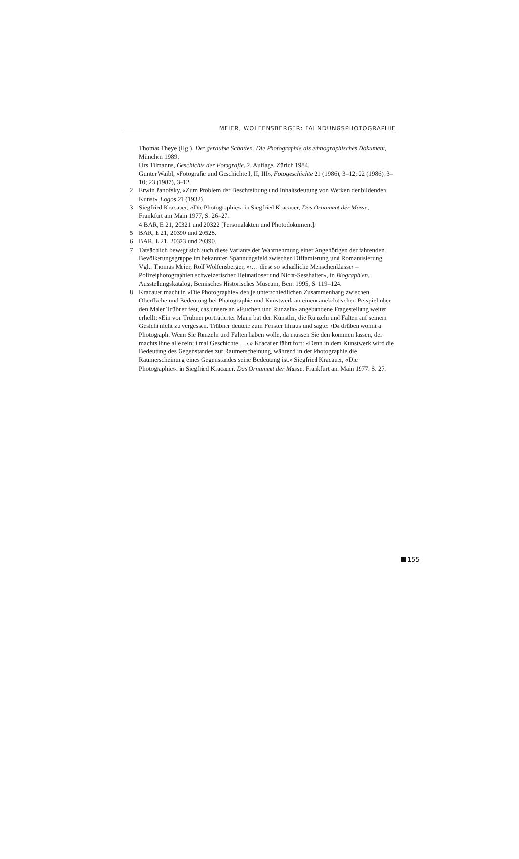MEIER, WOLFENSBERGER: FAHNDUNGSPHOTOGRAPHIE
Thomas Theye (Hg.), Der geraubte Schatten. Die Photographie als ethnographisches Dokument, München 1989.
Urs Tilmanns, Geschichte der Fotografie, 2. Auflage, Zürich 1984.
Gunter Waibl, «Fotografie und Geschichte I, II, III», Fotogeschichte 21 (1986), 3–12; 22 (1986), 3–10; 23 (1987), 3–12.
2 Erwin Panofsky, «Zum Problem der Beschreibung und Inhaltsdeutung von Werken der bildenden Kunst», Logos 21 (1932).
3 Siegfried Kracauer, «Die Photographie», in Siegfried Kracauer, Das Ornament der Masse, Frankfurt am Main 1977, S. 26–27.
4 BAR, E 21, 20321 und 20322 [Personalakten und Photodokument].
5 BAR, E 21, 20390 und 20528.
6 BAR, E 21, 20323 und 20390.
7 Tatsächlich bewegt sich auch diese Variante der Wahrnehmung einer Angehörigen der fahrenden Bevölkerungsgruppe im bekannten Spannungsfeld zwischen Diffamierung und Romantisierung. Vgl.: Thomas Meier, Rolf Wolfensberger, «‹… diese so schädliche Menschenklasse› – Polizeiphotographien schweizerischer Heimatloser und Nicht-Sesshafter», in Biographien, Ausstellungskatalog, Bernisches Historisches Museum, Bern 1995, S. 119–124.
8 Kracauer macht in «Die Photographie» den je unterschiedlichen Zusammenhang zwischen Oberfläche und Bedeutung bei Photographie und Kunstwerk an einem anekdotischen Beispiel über den Maler Trübner fest, das unsere an «Furchen und Runzeln» angebundene Fragestellung weiter erhellt: «Ein von Trübner porträtierter Mann bat den Künstler, die Runzeln und Falten auf seinem Gesicht nicht zu vergessen. Trübner deutete zum Fenster hinaus und sagte: ‹Da drüben wohnt a Photograph. Wenn Sie Runzeln und Falten haben wolle, da müssen Sie den kommen lassen, der machts Ihne alle rein; i mal Geschichte …›.» Kracauer fährt fort: «Denn in dem Kunstwerk wird die Bedeutung des Gegenstandes zur Raumerscheinung, während in der Photographie die Raumerscheinung eines Gegenstandes seine Bedeutung ist.» Siegfried Kracauer, «Die Photographie», in Siegfried Kracauer, Das Ornament der Masse, Frankfurt am Main 1977, S. 27.
155